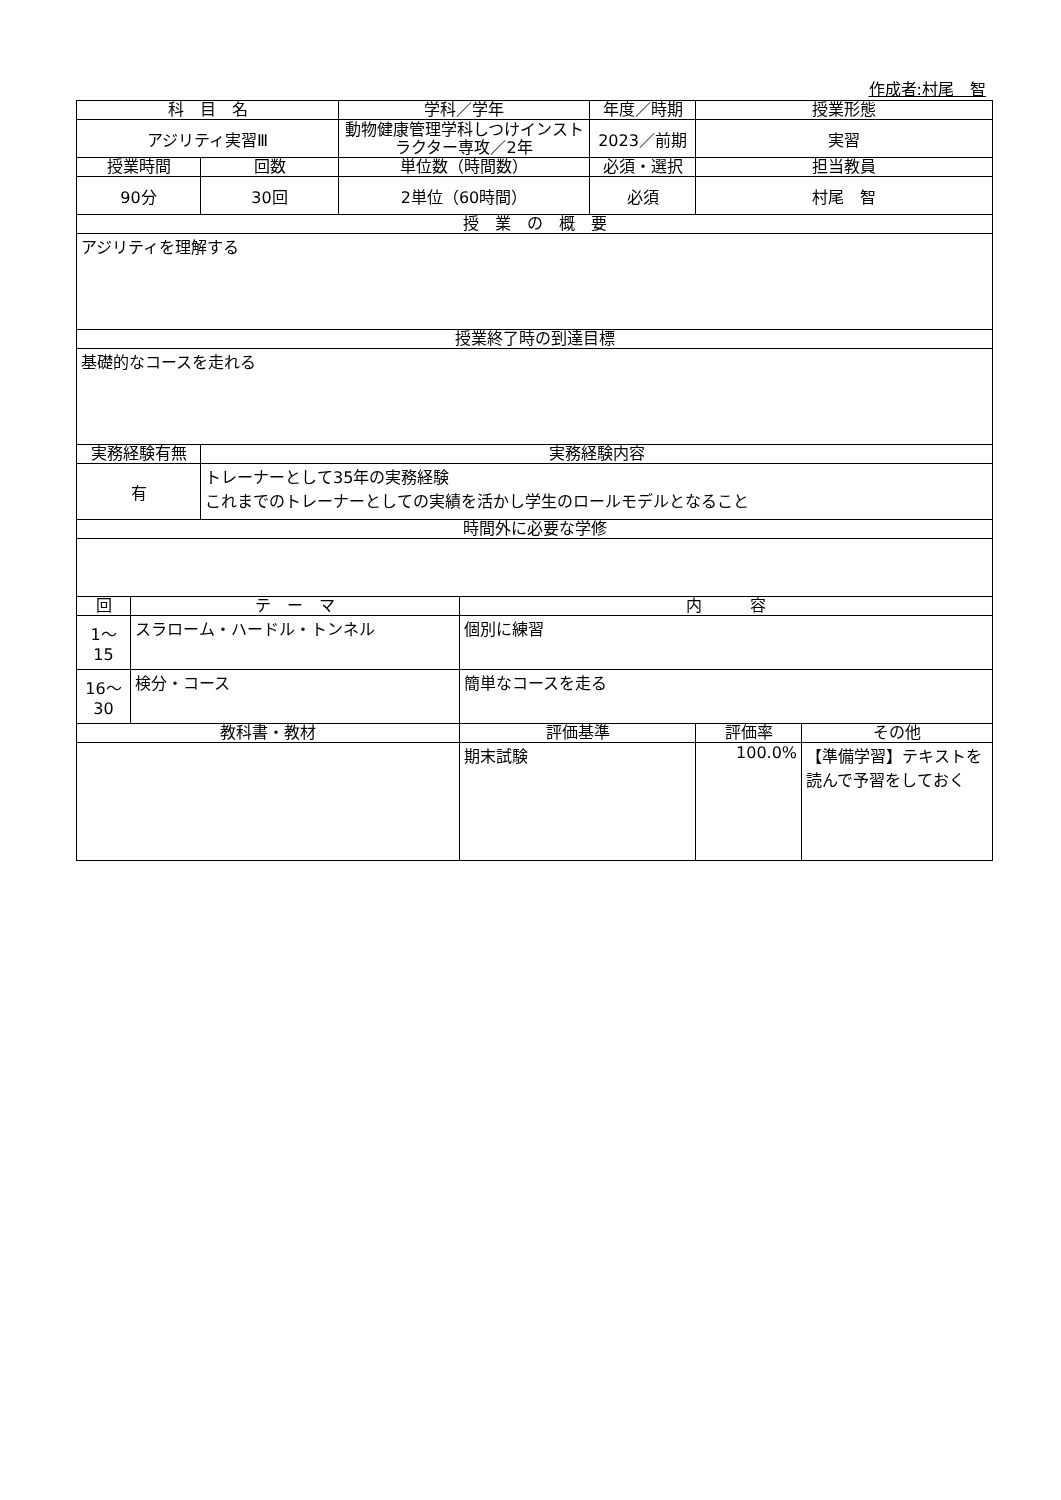作成者:村尾　智
| 科 目 名 | | | 学科／学年 | | 年度／時期 | 授業形態 | |
| --- | --- | --- | --- | --- | --- | --- | --- |
| アジリティ実習Ⅲ | | | 動物健康管理学科しつけインストラクター専攻／2年 | | 2023／前期 | 実習 | |
| 授業時間 | | 回数 | 単位数（時間数） | | 必須・選択 | 担当教員 | |
| 90分 | | 30回 | 2単位（60時間） | | 必須 | 村尾 智 | |
| 授 業 の 概 要 | | | | | | | |
| アジリティを理解する | | | | | | | |
| 授業終了時の到達目標 | | | | | | | |
| 基礎的なコースを走れる | | | | | | | |
| 実務経験有無 | | 実務経験内容 | | | | | |
| 有 | | トレーナーとして35年の実務経験 これまでのトレーナーとしての実績を活かし学生のロールモデルとなること | | | | | |
| 時間外に必要な学修 | | | | | | | |
| 回 | テ ー マ | | | 内 容 | | | |
| 1～ 15 | スラローム・ハードル・トンネル | | | 個別に練習 | | | |
| 16～ 30 | 検分・コース | | | 簡単なコースを走る | | | |
| 教科書・教材 | | | | 評価基準 | | 評価率 | その他 |
| | | | | 期末試験 | | 100.0% | 【準備学習】テキストを読んで予習をしておく |